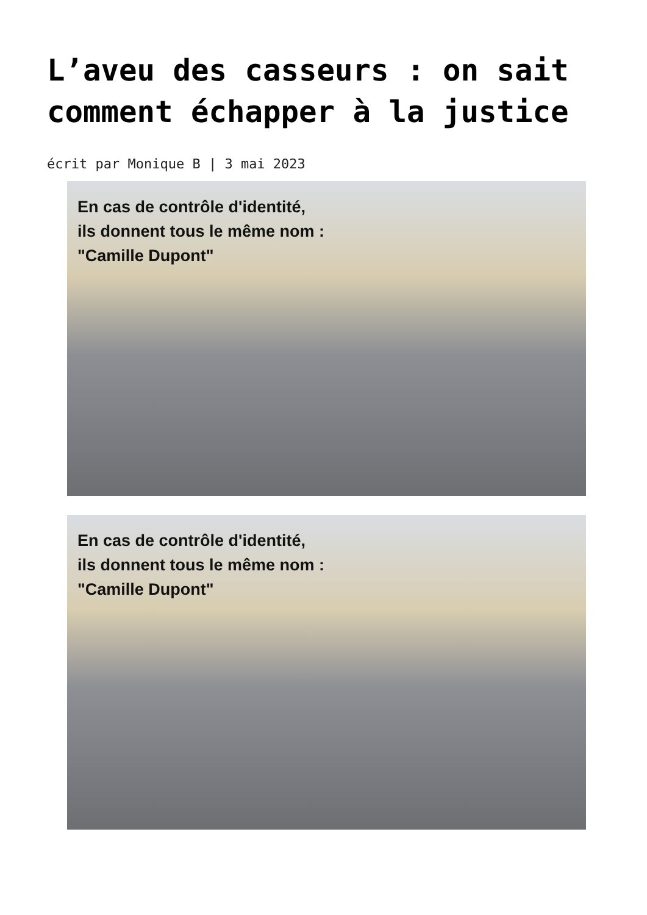L’aveu des casseurs : on sait comment échapper à la justice
écrit par Monique B | 3 mai 2023
En cas de contrôle d'identité,
ils donnent tous le même nom :
"Camille Dupont"
En cas de contrôle d'identité,
ils donnent tous le même nom :
"Camille Dupont"